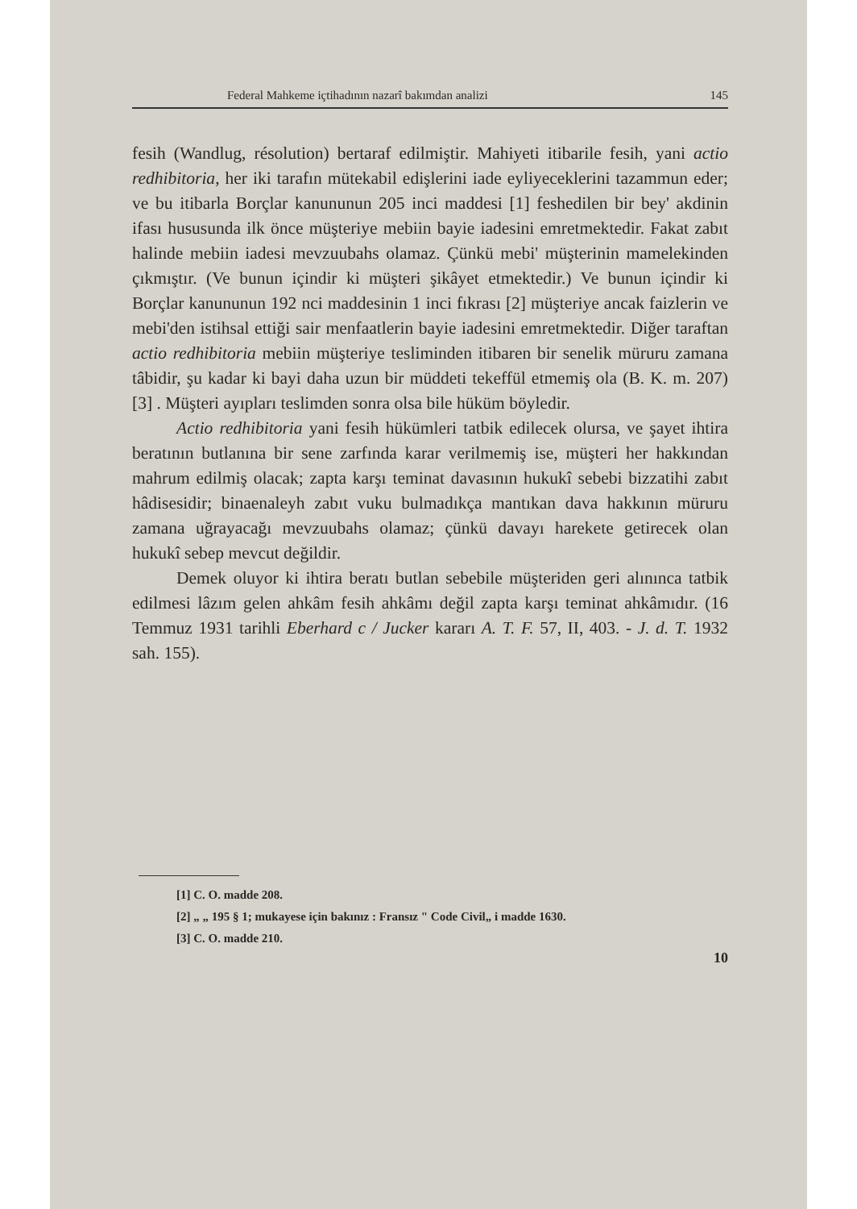Federal Mahkeme içtihadının nazarî bakımdan analizi 145
fesih (Wandlug, résolution) bertaraf edilmiştir. Mahiyeti itibarile fesih, yani actio redhibitoria, her iki tarafın mütekabil edişlerini iade eyliyeceklerini tazammun eder; ve bu itibarla Borçlar kanununun 205 inci maddesi [1] feshedilen bir bey' akdinin ifası hususunda ilk önce müşteriye mebiin bayie iadesini emretmektedir. Fakat zabıt halinde mebiin iadesi mevzuubahs olamaz. Çünkü mebi' müşterinin mamelekinden çıkmıştır. (Ve bunun içindir ki müşteri şikâyet etmektedir.) Ve bunun içindir ki Borçlar kanununun 192 nci maddesinin 1 inci fıkrası [2] müşteriye ancak faizlerin ve mebi'den istihsal ettiği sair menfaatlerin bayie iadesini emretmektedir. Diğer taraftan actio redhibitoria mebiin müşteriye tesliminden itibaren bir senelik müruru zamana tâbidir, şu kadar ki bayi daha uzun bir müddeti tekeffül etmemiş ola (B. K. m. 207) [3] . Müşteri ayıpları teslimden sonra olsa bile hüküm böyledir.
Actio redhibitoria yani fesih hükümleri tatbik edilecek olursa, ve şayet ihtira beratının butlanına bir sene zarfında karar verilmemiş ise, müşteri her hakkından mahrum edilmiş olacak; zapta karşı teminat davasının hukukî sebebi bizzatihi zabıt hâdisesidir; binaenaleyh zabıt vuku bulmadıkça mantıkan dava hakkının müruru zamana uğrayacağı mevzuubahs olamaz; çünkü davayı harekete getirecek olan hukukî sebep mevcut değildir.
Demek oluyor ki ihtira beratı butlan sebebile müşteriden geri alınınca tatbik edilmesi lâzım gelen ahkâm fesih ahkâmı değil zapta karşı teminat ahkâmıdır. (16 Temmuz 1931 tarihli Eberhard c / Jucker kararı A. T. F. 57, II, 403. - J. d. T. 1932 sah. 155).
[1] C. O. madde 208.
[2] „ „ 195 § 1; mukayese için bakınız : Fransız " Code Civil„ i madde 1630.
[3] C. O. madde 210.
10